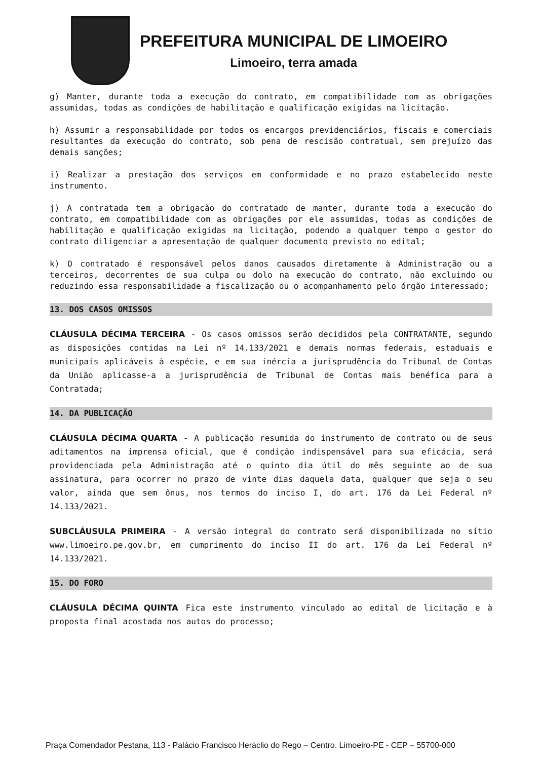PREFEITURA MUNICIPAL DE LIMOEIRO
Limoeiro, terra amada
g) Manter, durante toda a execução do contrato, em compatibilidade com as obrigações assumidas, todas as condições de habilitação e qualificação exigidas na licitação.
h) Assumir a responsabilidade por todos os encargos previdenciários, fiscais e comerciais resultantes da execução do contrato, sob pena de rescisão contratual, sem prejuízo das demais sanções;
i) Realizar a prestação dos serviços em conformidade e no prazo estabelecido neste instrumento.
j) A contratada tem a obrigação do contratado de manter, durante toda a execução do contrato, em compatibilidade com as obrigações por ele assumidas, todas as condições de habilitação e qualificação exigidas na licitação, podendo a qualquer tempo o gestor do contrato diligenciar a apresentação de qualquer documento previsto no edital;
k) O contratado é responsável pelos danos causados diretamente à Administração ou a terceiros, decorrentes de sua culpa ou dolo na execução do contrato, não excluindo ou reduzindo essa responsabilidade a fiscalização ou o acompanhamento pelo órgão interessado;
13. DOS CASOS OMISSOS
CLÁUSULA DÉCIMA TERCEIRA - Os casos omissos serão decididos pela CONTRATANTE, segundo as disposições contidas na Lei nº 14.133/2021 e demais normas federais, estaduais e municipais aplicáveis à espécie, e em sua inércia a jurisprudência do Tribunal de Contas da União aplicasse-a a jurisprudência de Tribunal de Contas mais benéfica para a Contratada;
14. DA PUBLICAÇÃO
CLÁUSULA DÉCIMA QUARTA - A publicação resumida do instrumento de contrato ou de seus aditamentos na imprensa oficial, que é condição indispensável para sua eficácia, será providenciada pela Administração até o quinto dia útil do mês seguinte ao de sua assinatura, para ocorrer no prazo de vinte dias daquela data, qualquer que seja o seu valor, ainda que sem ônus, nos termos do inciso I, do art. 176 da Lei Federal nº 14.133/2021.
SUBCLÁUSULA PRIMEIRA - A versão integral do contrato será disponibilizada no sítio www.limoeiro.pe.gov.br, em cumprimento do inciso II do art. 176 da Lei Federal nº 14.133/2021.
15. DO FORO
CLÁUSULA DÉCIMA QUINTA Fica este instrumento vinculado ao edital de licitação e à proposta final acostada nos autos do processo;
Praça Comendador Pestana, 113 - Palácio Francisco Heráclio do Rego – Centro. Limoeiro-PE - CEP – 55700-000